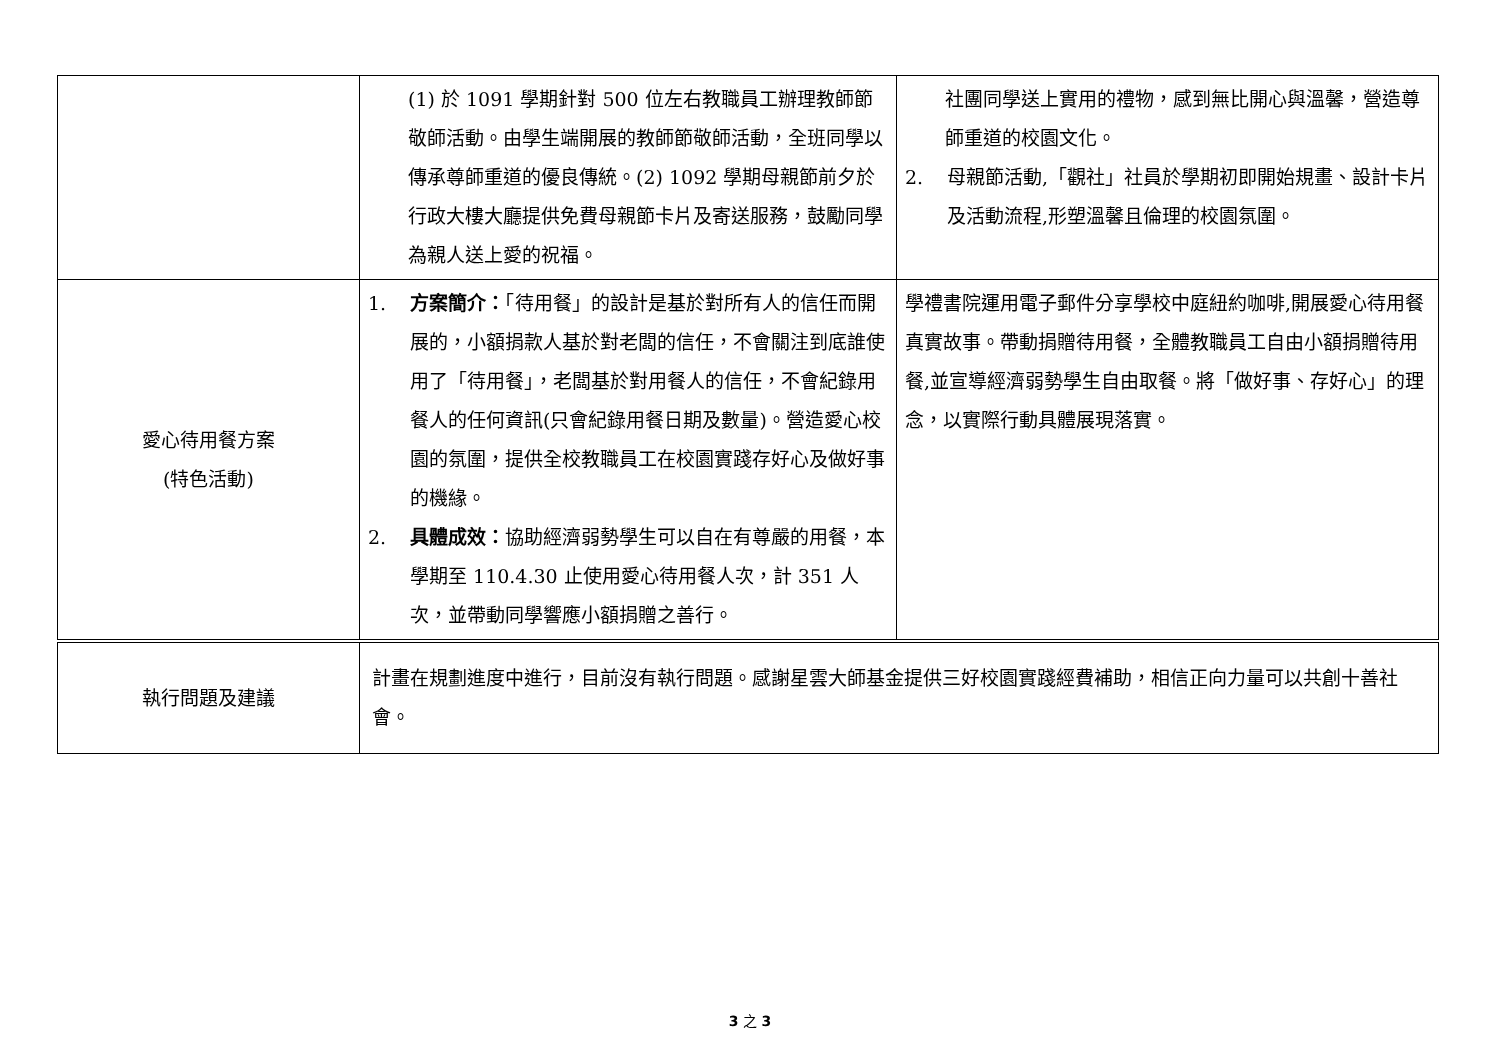| | (1) 於 1091 學期針對 500 位左右教職員工辦理教師節敬師活動。由學生端開展的教師節敬師活動，全班同學以傳承尊師重道的優良傳統。(2) 1092 學期母親節前夕於行政大樓大廳提供免費母親節卡片及寄送服務，鼓勵同學為親人送上愛的祝福。 | 社團同學送上實用的禮物，感到無比開心與溫馨，營造尊師重道的校園文化。 2. 母親節活動,「觀社」社員於學期初即開始規畫、設計卡片及活動流程,形塑溫馨且倫理的校園氛圍。 |
| 愛心待用餐方案 (特色活動) | 1. 方案簡介： 「待用餐」的設計是基於對所有人的信任而開展的，小額捐款人基於對老闆的信任，不會關注到底誰使用了「待用餐」，老闆基於對用餐人的信任，不會紀錄用餐人的任何資訊(只會紀錄用餐日期及數量)。營造愛心校園的氛圍，提供全校教職員工在校園實踐存好心及做好事的機緣。 2. 具體成效： 協助經濟弱勢學生可以自在有尊嚴的用餐，本學期至 110.4.30 止使用愛心待用餐人次，計 351 人次，並帶動同學響應小額捐贈之善行。 | 學禮書院運用電子郵件分享學校中庭紐約咖啡,開展愛心待用餐真實故事。帶動捐贈待用餐，全體教職員工自由小額捐贈待用餐,並宣導經濟弱勢學生自由取餐。將「做好事、存好心」的理念，以實際行動具體展現落實。 |
| 執行問題及建議 | 計畫在規劃進度中進行，目前沒有執行問題。感謝星雲大師基金提供三好校園實踐經費補助，相信正向力量可以共創十善社會。 | |
3 之 3